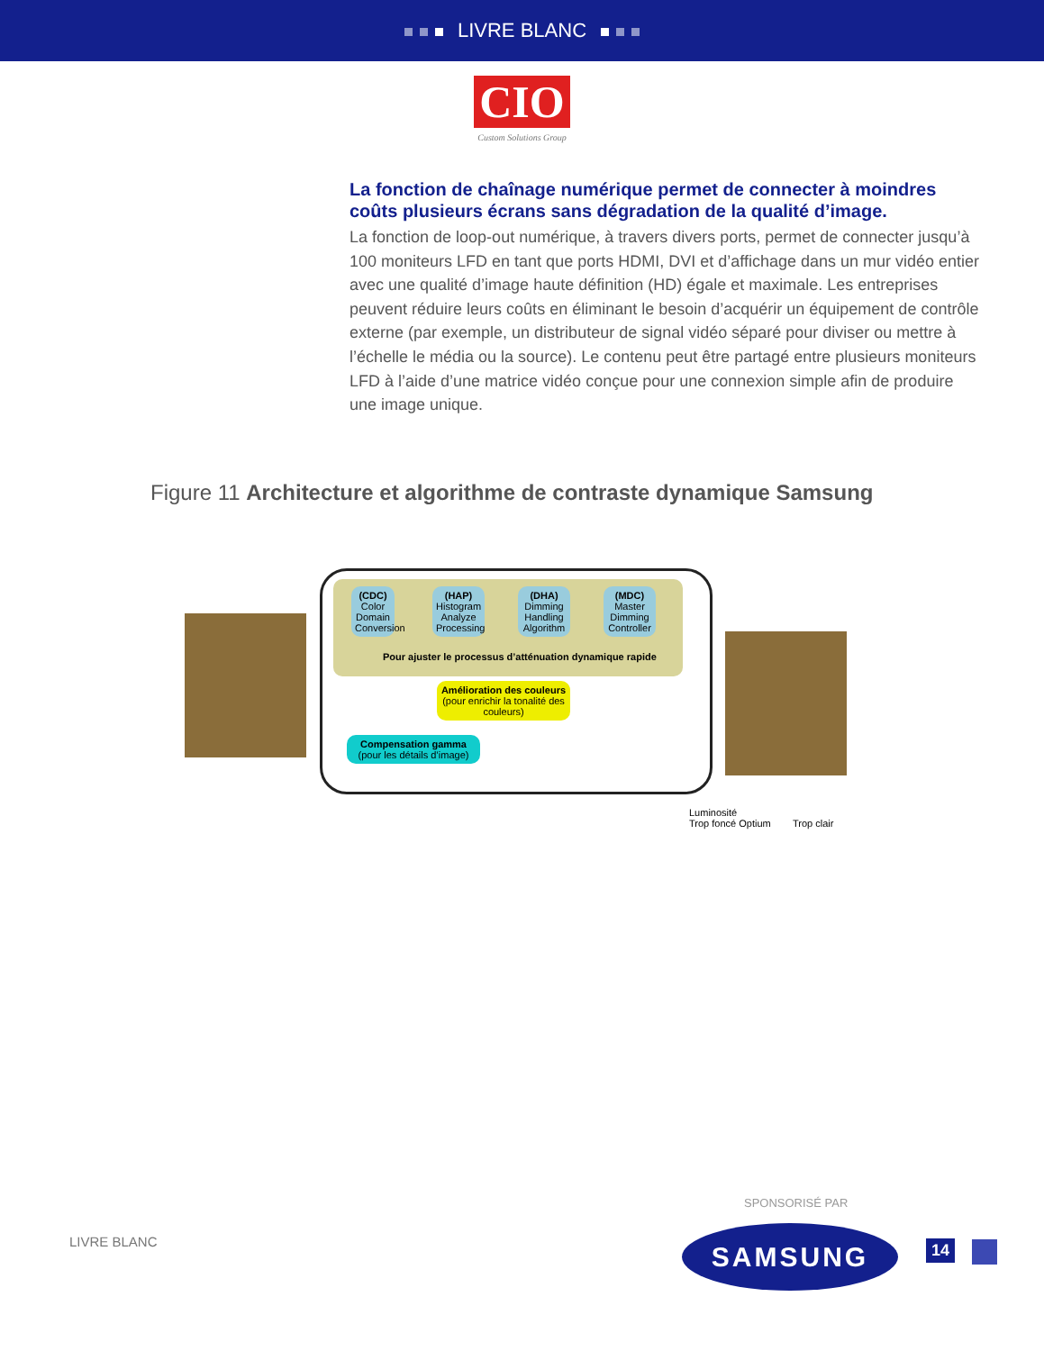LIVRE BLANC
CIO
Custom Solutions Group
La fonction de chaînage numérique permet de connecter à moindres coûts plusieurs écrans sans dégradation de la qualité d’image.
La fonction de loop-out numérique, à travers divers ports, permet de connecter jusqu’à 100 moniteurs LFD en tant que ports HDMI, DVI et d’affichage dans un mur vidéo entier avec une qualité d’image haute définition (HD) égale et maximale. Les entreprises peuvent réduire leurs coûts en éliminant le besoin d’acquérir un équipement de contrôle externe (par exemple, un distributeur de signal vidéo séparé pour diviser ou mettre à l’échelle le média ou la source). Le contenu peut être partagé entre plusieurs moniteurs LFD à l’aide d’une matrice vidéo conçue pour une connexion simple afin de produire une image unique.
Figure 11 Architecture et algorithme de contraste dynamique Samsung
(CDC)
Color Domain Conversion
(HAP)
Histogram Analyze Processing
(DHA)
Dimming Handling Algorithm
(MDC)
Master Dimming Controller
Pour ajuster le processus d’atténuation dynamique rapide
Amélioration des couleurs
(pour enrichir la tonalité des couleurs)
Compensation gamma
(pour les détails d’image)
Luminosité
Trop foncé Optium Trop clair
SPONSORISÉ PAR
LIVRE BLANC SAMSUNG 14